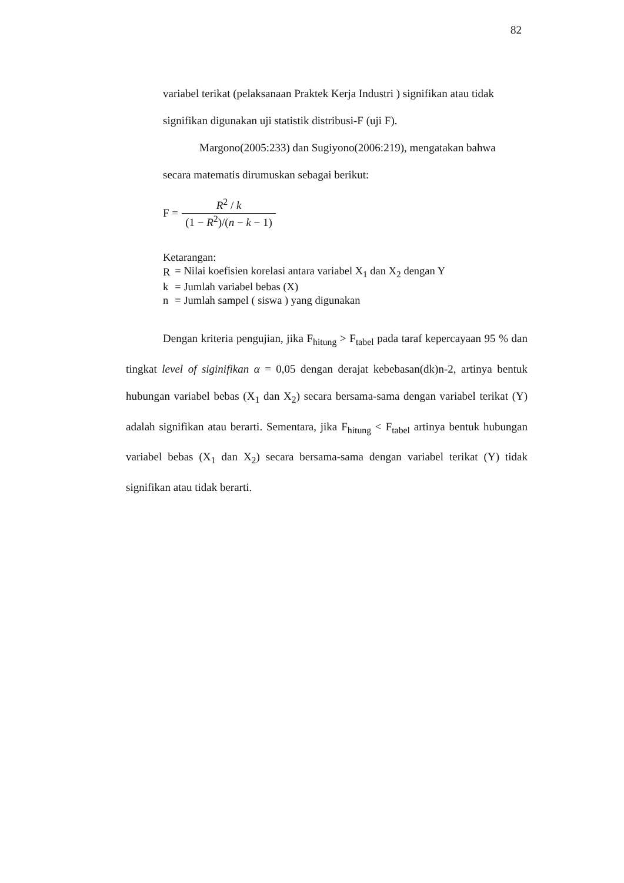82
variabel terikat (pelaksanaan Praktek Kerja Industri ) signifikan atau tidak
signifikan digunakan uji statistik distribusi-F (uji F).
Margono(2005:233) dan Sugiyono(2006:219), mengatakan bahwa
secara matematis dirumuskan sebagai berikut:
F = R<sup>2</sup> / k (1 − R<sup>2</sup>)/(n − k − 1)
Ketarangan:
| R | = Nilai koefisien korelasi antara variabel X<sub>1</sub> dan X<sub>2</sub> dengan Y |
| k | = Jumlah variabel bebas (X) |
| n | = Jumlah sampel ( siswa ) yang digunakan |
Dengan kriteria pengujian, jika F<sub>hitung</sub> > F<sub>tabel</sub> pada taraf kepercayaan 95 % dan tingkat level of siginifikan α = 0,05 dengan derajat kebebasan(dk)n-2, artinya bentuk hubungan variabel bebas (X<sub>1</sub> dan X<sub>2</sub>) secara bersama-sama dengan variabel terikat (Y) adalah signifikan atau berarti. Sementara, jika F<sub>hitung</sub> < F<sub>tabel</sub> artinya bentuk hubungan variabel bebas (X<sub>1</sub> dan X<sub>2</sub>) secara bersama-sama dengan variabel terikat (Y) tidak signifikan atau tidak berarti.